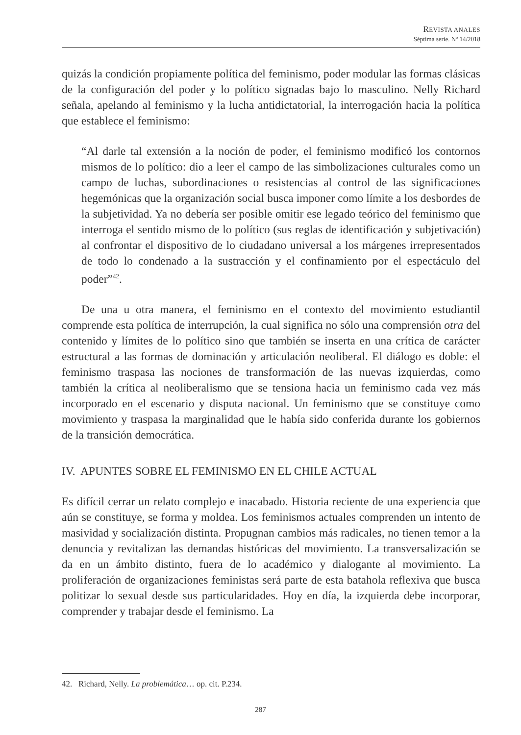REVISTA ANALES
Séptima serie. Nº 14/2018
quizás la condición propiamente política del feminismo, poder modular las formas clásicas de la configuración del poder y lo político signadas bajo lo masculino. Nelly Richard señala, apelando al feminismo y la lucha antidictatorial, la interrogación hacia la política que establece el feminismo:
“Al darle tal extensión a la noción de poder, el feminismo modificó los contornos mismos de lo político: dio a leer el campo de las simbolizaciones culturales como un campo de luchas, subordinaciones o resistencias al control de las significaciones hegemónicas que la organización social busca imponer como límite a los desbordes de la subjetividad. Ya no debería ser posible omitir ese legado teórico del feminismo que interroga el sentido mismo de lo político (sus reglas de identificación y subjetivación) al confrontar el dispositivo de lo ciudadano universal a los márgenes irrepresentados de todo lo condenado a la sustracción y el confinamiento por el espectáculo del poder”<sup>42</sup>.
De una u otra manera, el feminismo en el contexto del movimiento estudiantil comprende esta política de interrupción, la cual significa no sólo una comprensión otra del contenido y límites de lo político sino que también se inserta en una crítica de carácter estructural a las formas de dominación y articulación neoliberal. El diálogo es doble: el feminismo traspasa las nociones de transformación de las nuevas izquierdas, como también la crítica al neoliberalismo que se tensiona hacia un feminismo cada vez más incorporado en el escenario y disputa nacional. Un feminismo que se constituye como movimiento y traspasa la marginalidad que le había sido conferida durante los gobiernos de la transición democrática.
IV. APUNTES SOBRE EL FEMINISMO EN EL CHILE ACTUAL
Es difícil cerrar un relato complejo e inacabado. Historia reciente de una experiencia que aún se constituye, se forma y moldea. Los feminismos actuales comprenden un intento de masividad y socialización distinta. Propugnan cambios más radicales, no tienen temor a la denuncia y revitalizan las demandas históricas del movimiento. La transversalización se da en un ámbito distinto, fuera de lo académico y dialogante al movimiento. La proliferación de organizaciones feministas será parte de esta batahola reflexiva que busca politizar lo sexual desde sus particularidades. Hoy en día, la izquierda debe incorporar, comprender y trabajar desde el feminismo. La
42. Richard, Nelly. La problemática… op. cit. P.234.
287